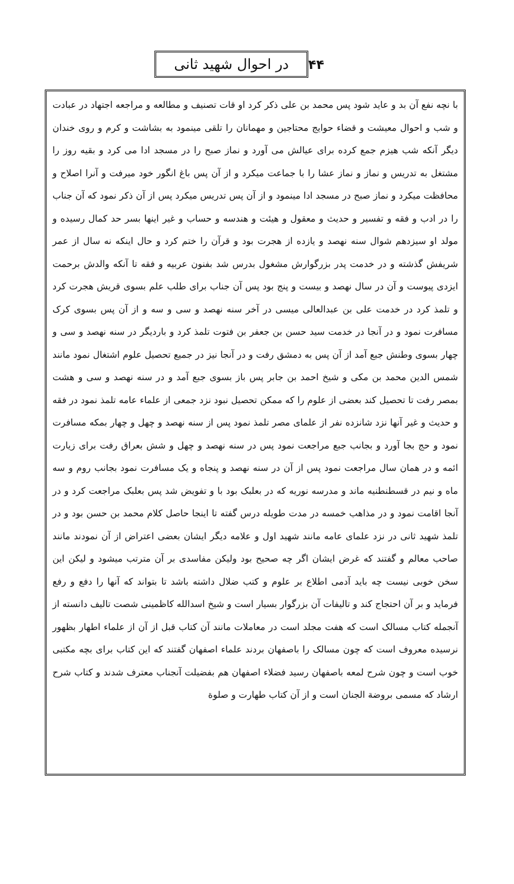۴۴
در احوال شهید ثانی
با نچه نفع آن بد و عاید شود پس محمد بن علی ذکر کرد او قات تصنیف و مطالعه و مراجعه اجتهاد در عبادت و شب و احوال معیشت و قضاء حوایج محتاجین و مهمانان را تلقی مینمود به بشاشت و کرم و روی خندان دیگر آنکه شب هیزم جمع کرده برای عیالش می آورد و نماز صبح را در مسجد ادا می کرد و بقیه روز را مشتغل به تدریس و نماز و نماز عشا را با جماعت میکرد و از آن پس باغ انگور خود میرفت و آنرا اصلاح و محافظت میکرد و نماز صبح در مسجد ادا مینمود و از آن پس تدریس میکرد پس از آن ذکر نمود که آن جناب را در ادب و فقه و تفسیر و حدیث و معقول و هیئت و هندسه و حساب و غیر اینها بسر حد کمال رسیده و مولد او سیزدهم شوال سنه نهصد و یازده از هجرت بود و قرآن را ختم کرد و حال اینکه نه سال از عمر شریفش گذشته و در خدمت پدر بزرگوارش مشغول بدرس شد بفنون عربیه و فقه تا آنکه والدش برحمت ایزدی پیوست و آن در سال نهصد و بیست و پنج بود پس آن جناب برای طلب علم بسوی قریش هجرت کرد و تلمذ کرد در خدمت علی بن عبدالعالی میسی در آخر سنه نهصد و سی و سه و از آن پس بسوی کرک مسافرت نمود و در آنجا در خدمت سید حسن بن جعفر بن فتوت تلمذ کرد و باردیگر در سنه نهصد و سی و چهار بسوی وطنش جبع آمد از آن پس به دمشق رفت و در آنجا نیز در جمیع تحصیل علوم اشتغال نمود مانند شمس الدین محمد بن مکی و شیخ احمد بن جابر پس باز بسوی جبع آمد و در سنه نهصد و سی و هشت بمصر رفت تا تحصیل کند بعضی از علوم را که ممکن تحصیل نبود نزد جمعی از علماء عامه تلمذ نمود در فقه و حدیث و غیر آنها نزد شانزده نفر از علمای مصر تلمذ نمود پس از سنه نهصد و چهل و چهار بمکه مسافرت نمود و حج بجا آورد و بجانب جبع مراجعت نمود پس در سنه نهصد و چهل و شش بعراق رفت برای زیارت ائمه و در همان سال مراجعت نمود پس از آن در سنه نهصد و پنجاه و یک مسافرت نمود بجانب روم و سه ماه و نیم در قسطنطنیه ماند و مدرسه نوریه که در بعلبک بود با و تفویض شد پس بعلبک مراجعت کرد و در آنجا اقامت نمود و در مذاهب خمسه در مدت طویله درس گفته تا اینجا حاصل کلام محمد بن حسن بود و در تلمذ شهید ثانی در نزد علمای عامه مانند شهید اول و علامه دیگر ایشان بعضی اعتراض از آن نمودند مانند صاحب معالم و گفتند که غرض ایشان اگر چه صحیح بود ولیکن مفاسدی بر آن مترتب میشود و لیکن این سخن خوبی نیست چه باید آدمی اطلاع بر علوم و کتب ضلال داشته باشد تا بتواند که آنها را دفع و رفع فرماید و بر آن احتجاج کند و تالیفات آن بزرگوار بسیار است و شیخ اسدالله کاظمینی شصت تالیف دانسته از آنجمله کتاب مسالک است که هفت مجلد است در معاملات مانند آن کتاب قبل از آن از علماء اطهار بظهور نرسیده معروف است که چون مسالک را باصفهان بردند علماء اصفهان گفتند که این کتاب برای بچه مکتبی خوب است و چون شرح لمعه باصفهان رسید فضلاء اصفهان هم بفضیلت آنجناب معترف شدند و کتاب شرح ارشاد که مسمی بروضة الجنان است و از آن کتاب طهارت و صلوة